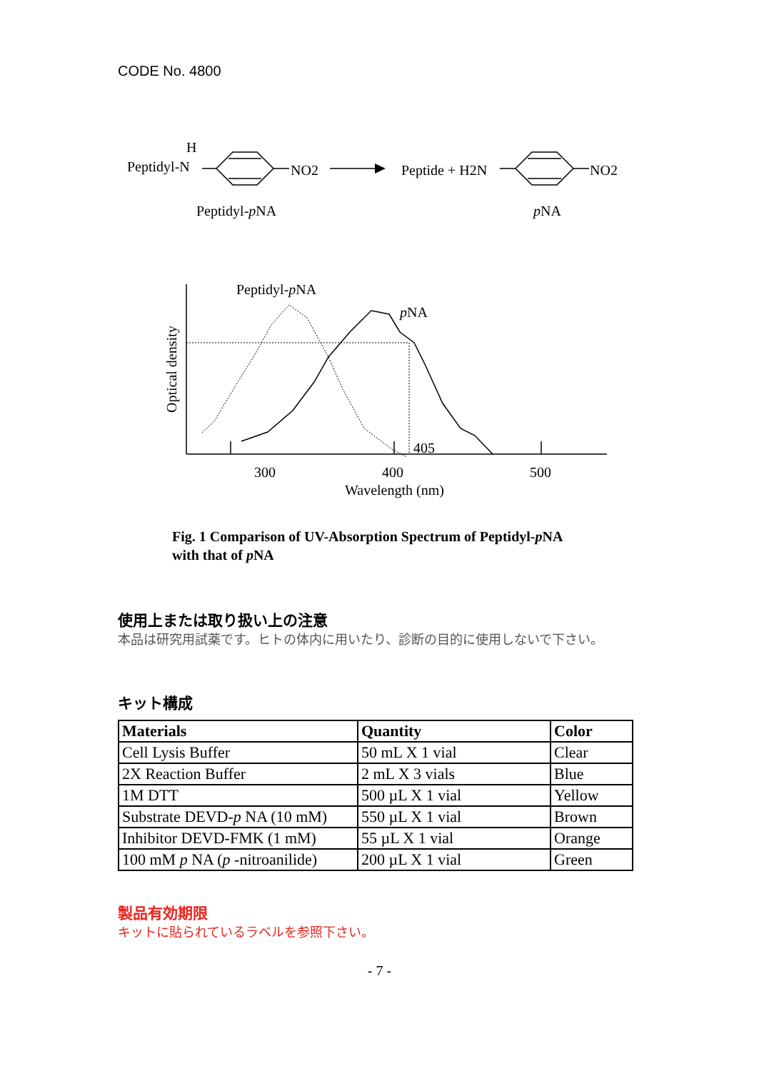CODE No. 4800
H
Peptidyl-N
NO2
Peptide + H2N
NO2
Peptidyl-pNA
pNA
Peptidyl-pNA
pNA
405
300
400
500
Wavelength (nm)
Optical density
Fig. 1 Comparison of UV-Absorption Spectrum of Peptidyl-p NA
with that of p NA
使用上または取り扱い上の注意
本品は研究用試薬です。ヒトの体内に用いたり、診断の目的に使用しないで下さい。
キット構成
| Materials | Quantity | Color |
| --- | --- | --- |
| Cell Lysis Buffer | 50 mL X 1 vial | Clear |
| 2X Reaction Buffer | 2 mL X 3 vials | Blue |
| 1M DTT | 500 µL X 1 vial | Yellow |
| Substrate DEVD- p NA (10 mM) | 550 µL X 1 vial | Brown |
| Inhibitor DEVD-FMK (1 mM) | 55 µL X 1 vial | Orange |
| 100 mM p NA ( p -nitroanilide) | 200 µL X 1 vial | Green |
製品有効期限
キットに貼られているラベルを参照下さい。
- 7 -